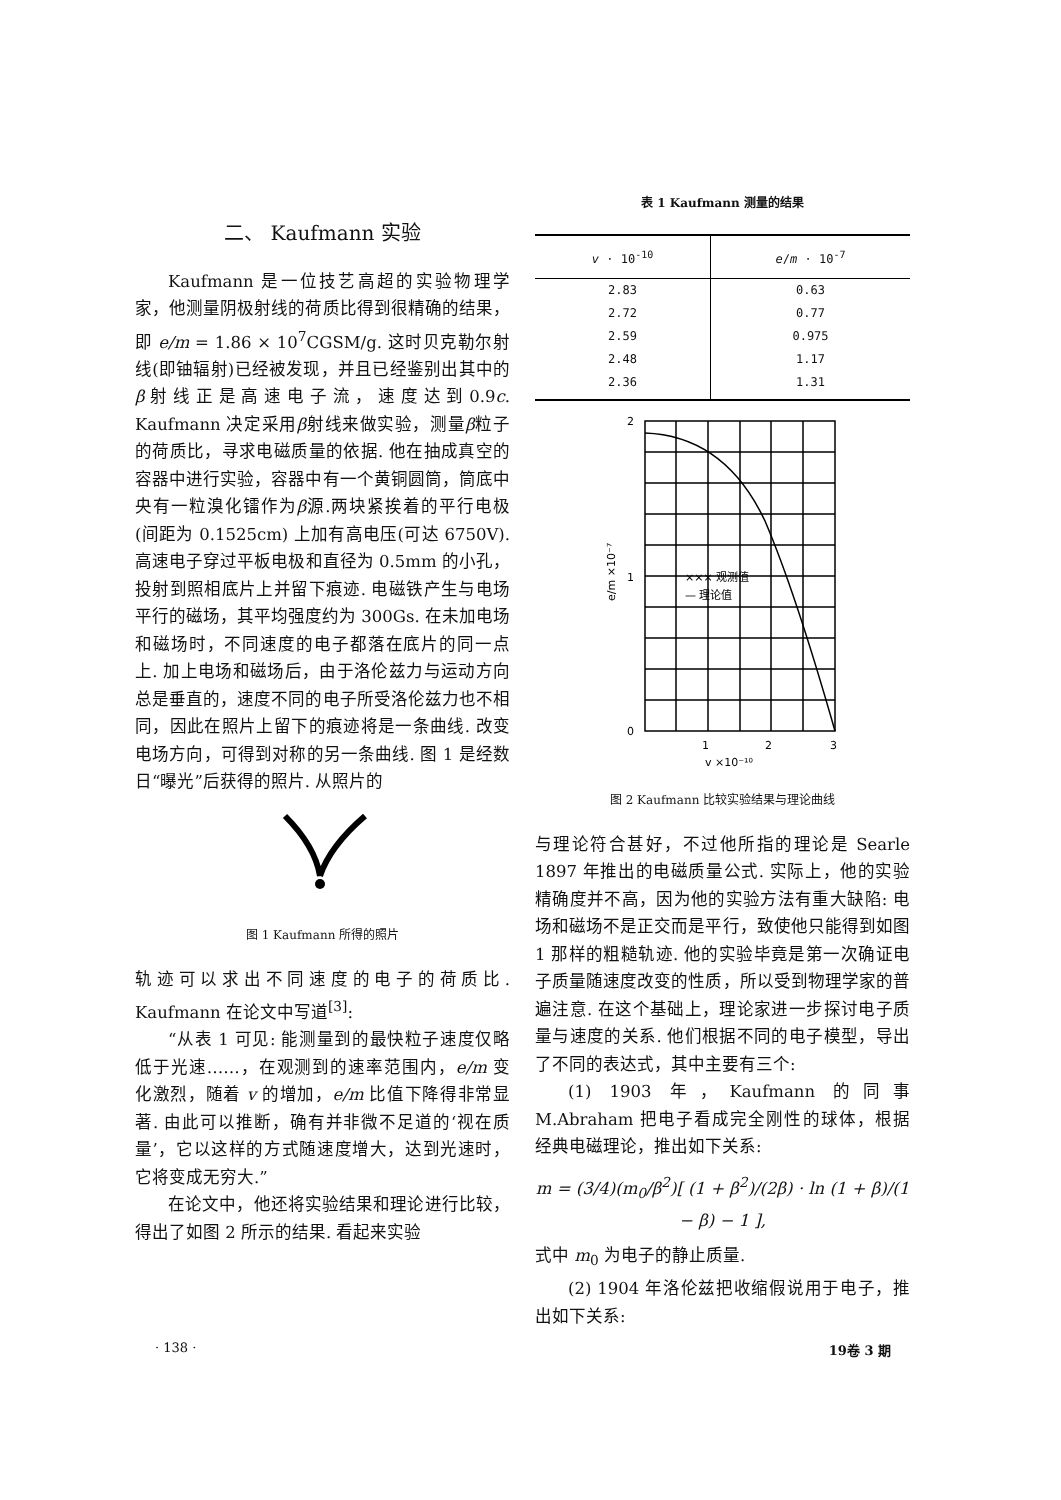二、 Kaufmann 实验
Kaufmann 是一位技艺高超的实验物理学家，他测量阴极射线的荷质比得到很精确的结果，即 e/m = 1.86 × 10<sup>7</sup>CGSM/g. 这时贝克勒尔射线(即铀辐射)已经被发现，并且已经鉴别出其中的β射线正是高速电子流，速度达到0.9c. Kaufmann 决定采用β射线来做实验，测量β粒子的荷质比，寻求电磁质量的依据. 他在抽成真空的容器中进行实验，容器中有一个黄铜圆筒，筒底中央有一粒溴化镭作为β源.两块紧挨着的平行电极(间距为 0.1525cm) 上加有高电压(可达 6750V). 高速电子穿过平板电极和直径为 0.5mm 的小孔，投射到照相底片上并留下痕迹. 电磁铁产生与电场平行的磁场，其平均强度约为 300Gs. 在未加电场和磁场时，不同速度的电子都落在底片的同一点上. 加上电场和磁场后，由于洛伦兹力与运动方向总是垂直的，速度不同的电子所受洛伦兹力也不相同，因此在照片上留下的痕迹将是一条曲线. 改变电场方向，可得到对称的另一条曲线. 图 1 是经数日“曝光”后获得的照片. 从照片的
图 1 Kaufmann 所得的照片
轨迹可以求出不同速度的电子的荷质比. Kaufmann 在论文中写道<sup>[3]</sup>:
“从表 1 可见: 能测量到的最快粒子速度仅略低于光速……，在观测到的速率范围内，e/m 变化激烈，随着 v 的增加，e/m 比值下降得非常显著. 由此可以推断，确有并非微不足道的‘视在质量’，它以这样的方式随速度增大，达到光速时，它将变成无穷大.”
在论文中，他还将实验结果和理论进行比较，得出了如图 2 所示的结果. 看起来实验
表 1 Kaufmann 测量的结果
| v · 10<sup>-10</sup> | e / m · 10<sup>-7</sup> |
| --- | --- |
| 2.83 | 0.63 |
| 2.72 | 0.77 |
| 2.59 | 0.975 |
| 2.48 | 1.17 |
| 2.36 | 1.31 |
2
1
0
1
2
3
v ×10⁻¹⁰
e/m ×10⁻⁷
××× 观测值
— 理论值
图 2 Kaufmann 比较实验结果与理论曲线
与理论符合甚好，不过他所指的理论是 Searle 1897 年推出的电磁质量公式. 实际上，他的实验精确度并不高，因为他的实验方法有重大缺陷: 电场和磁场不是正交而是平行，致使他只能得到如图 1 那样的粗糙轨迹. 他的实验毕竟是第一次确证电子质量随速度改变的性质，所以受到物理学家的普遍注意. 在这个基础上，理论家进一步探讨电子质量与速度的关系. 他们根据不同的电子模型，导出了不同的表达式，其中主要有三个:
(1) 1903 年，Kaufmann 的同事M.Abraham 把电子看成完全刚性的球体，根据经典电磁理论，推出如下关系:
m = (3/4)(m<sub>0</sub>/β<sup>2</sup>)[ (1 + β<sup>2</sup>)/(2β) · ln (1 + β)/(1 − β) − 1 ],
式中 m<sub>0</sub> 为电子的静止质量.
(2) 1904 年洛伦兹把收缩假说用于电子，推出如下关系:
· 138 · 19卷 3 期